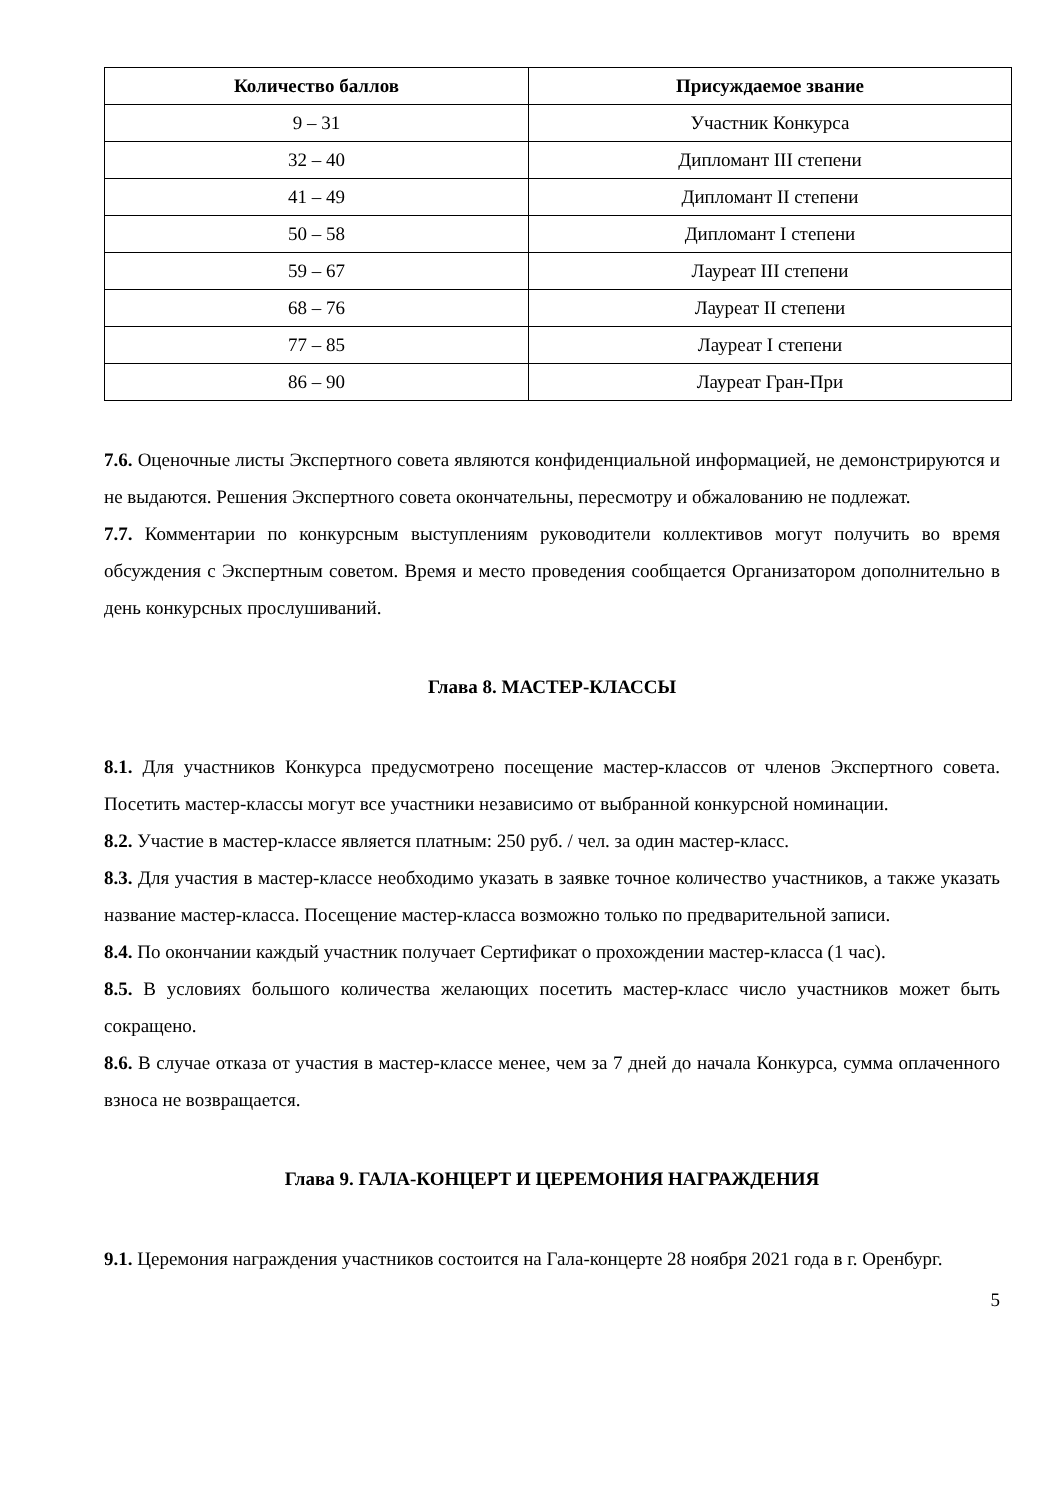| Количество баллов | Присуждаемое звание |
| --- | --- |
| 9 – 31 | Участник Конкурса |
| 32 – 40 | Дипломант III степени |
| 41 – 49 | Дипломант II степени |
| 50 – 58 | Дипломант I степени |
| 59 – 67 | Лауреат III степени |
| 68 – 76 | Лауреат II степени |
| 77 – 85 | Лауреат I степени |
| 86 – 90 | Лауреат Гран-При |
7.6. Оценочные листы Экспертного совета являются конфиденциальной информацией, не демонстрируются и не выдаются. Решения Экспертного совета окончательны, пересмотру и обжалованию не подлежат.
7.7. Комментарии по конкурсным выступлениям руководители коллективов могут получить во время обсуждения с Экспертным советом. Время и место проведения сообщается Организатором дополнительно в день конкурсных прослушиваний.
Глава 8. МАСТЕР-КЛАССЫ
8.1. Для участников Конкурса предусмотрено посещение мастер-классов от членов Экспертного совета. Посетить мастер-классы могут все участники независимо от выбранной конкурсной номинации.
8.2. Участие в мастер-классе является платным: 250 руб. / чел. за один мастер-класс.
8.3. Для участия в мастер-классе необходимо указать в заявке точное количество участников, а также указать название мастер-класса. Посещение мастер-класса возможно только по предварительной записи.
8.4. По окончании каждый участник получает Сертификат о прохождении мастер-класса (1 час).
8.5. В условиях большого количества желающих посетить мастер-класс число участников может быть сокращено.
8.6. В случае отказа от участия в мастер-классе менее, чем за 7 дней до начала Конкурса, сумма оплаченного взноса не возвращается.
Глава 9. ГАЛА-КОНЦЕРТ И ЦЕРЕМОНИЯ НАГРАЖДЕНИЯ
9.1. Церемония награждения участников состоится на Гала-концерте 28 ноября 2021 года в г. Оренбург.
5